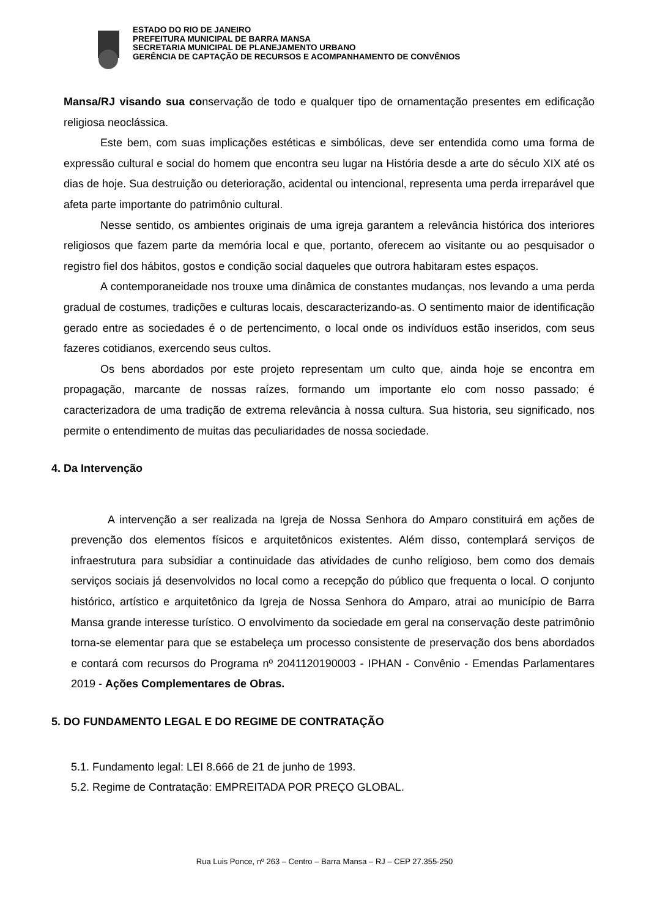ESTADO DO RIO DE JANEIRO
PREFEITURA MUNICIPAL DE BARRA MANSA
SECRETARIA MUNICIPAL DE PLANEJAMENTO URBANO
GERÊNCIA DE CAPTAÇÃO DE RECURSOS E ACOMPANHAMENTO DE CONVÊNIOS
Mansa/RJ visando sua conservação de todo e qualquer tipo de ornamentação presentes em edificação religiosa neoclássica.
Este bem, com suas implicações estéticas e simbólicas, deve ser entendida como uma forma de expressão cultural e social do homem que encontra seu lugar na História desde a arte do século XIX até os dias de hoje. Sua destruição ou deterioração, acidental ou intencional, representa uma perda irreparável que afeta parte importante do patrimônio cultural.
Nesse sentido, os ambientes originais de uma igreja garantem a relevância histórica dos interiores religiosos que fazem parte da memória local e que, portanto, oferecem ao visitante ou ao pesquisador o registro fiel dos hábitos, gostos e condição social daqueles que outrora habitaram estes espaços.
A contemporaneidade nos trouxe uma dinâmica de constantes mudanças, nos levando a uma perda gradual de costumes, tradições e culturas locais, descaracterizando-as. O sentimento maior de identificação gerado entre as sociedades é o de pertencimento, o local onde os indivíduos estão inseridos, com seus fazeres cotidianos, exercendo seus cultos.
Os bens abordados por este projeto representam um culto que, ainda hoje se encontra em propagação, marcante de nossas raízes, formando um importante elo com nosso passado; é caracterizadora de uma tradição de extrema relevância à nossa cultura. Sua historia, seu significado, nos permite o entendimento de muitas das peculiaridades de nossa sociedade.
4. Da Intervenção
A intervenção a ser realizada na Igreja de Nossa Senhora do Amparo constituirá em ações de prevenção dos elementos físicos e arquitetônicos existentes. Além disso, contemplará serviços de infraestrutura para subsidiar a continuidade das atividades de cunho religioso, bem como dos demais serviços sociais já desenvolvidos no local como a recepção do público que frequenta o local. O conjunto histórico, artístico e arquitetônico da Igreja de Nossa Senhora do Amparo, atrai ao município de Barra Mansa grande interesse turístico. O envolvimento da sociedade em geral na conservação deste patrimônio torna-se elementar para que se estabeleça um processo consistente de preservação dos bens abordados e contará com recursos do Programa nº 2041120190003 - IPHAN - Convênio - Emendas Parlamentares 2019 - Ações Complementares de Obras.
5. DO FUNDAMENTO LEGAL E DO REGIME DE CONTRATAÇÃO
5.1. Fundamento legal: LEI 8.666 de 21 de junho de 1993.
5.2. Regime de Contratação: EMPREITADA POR PREÇO GLOBAL.
Rua Luis Ponce, nº 263 – Centro – Barra Mansa – RJ – CEP 27.355-250